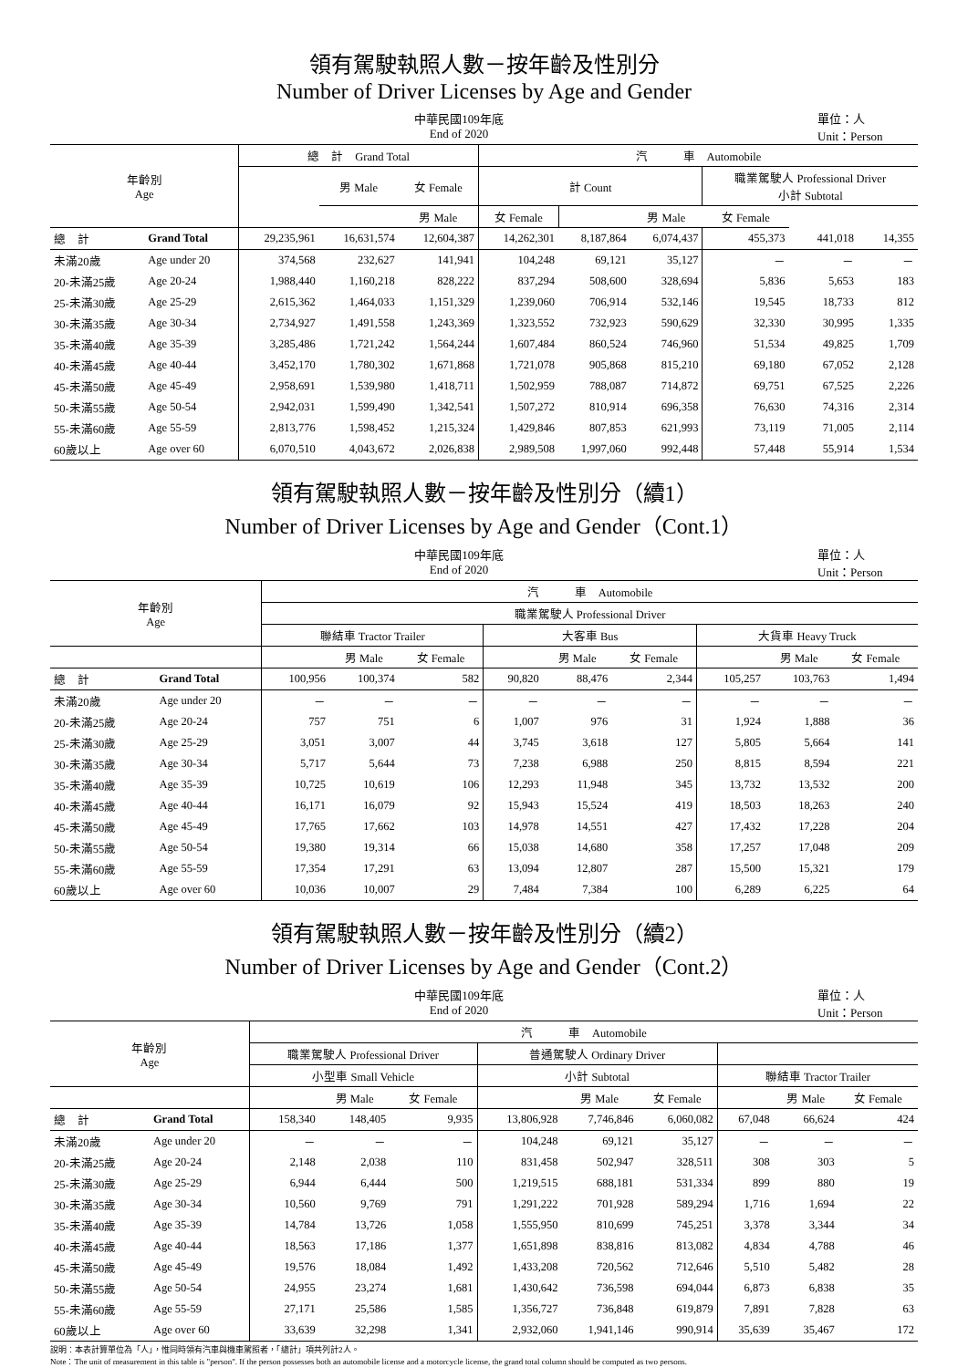領有駕駛執照人數－按年齡及性別分
Number of Driver Licenses by Age and Gender
中華民國109年底
End of 2020
單位：人
Unit：Person
| 年齡別 Age | | 總 計 Grand Total | | | 汽 車 Automobile | | | | | |
| --- | --- | --- | --- | --- | --- | --- | --- | --- | --- | --- |
| | | | 男 Male | 女 Female | 計 Count | | | 職業駕駛人 Professional Driver 小計 Subtotal | | |
| | | | | 男 Male | 女 Female | | 男 Male | 女 Female | | |
| 總 計 | Grand Total | 29,235,961 | 16,631,574 | 12,604,387 | 14,262,301 | 8,187,864 | 6,074,437 | 455,373 | 441,018 | 14,355 |
| 未滿20歲 | Age under 20 | 374,568 | 232,627 | 141,941 | 104,248 | 69,121 | 35,127 | － | － | － |
| 20-未滿25歲 | Age 20-24 | 1,988,440 | 1,160,218 | 828,222 | 837,294 | 508,600 | 328,694 | 5,836 | 5,653 | 183 |
| 25-未滿30歲 | Age 25-29 | 2,615,362 | 1,464,033 | 1,151,329 | 1,239,060 | 706,914 | 532,146 | 19,545 | 18,733 | 812 |
| 30-未滿35歲 | Age 30-34 | 2,734,927 | 1,491,558 | 1,243,369 | 1,323,552 | 732,923 | 590,629 | 32,330 | 30,995 | 1,335 |
| 35-未滿40歲 | Age 35-39 | 3,285,486 | 1,721,242 | 1,564,244 | 1,607,484 | 860,524 | 746,960 | 51,534 | 49,825 | 1,709 |
| 40-未滿45歲 | Age 40-44 | 3,452,170 | 1,780,302 | 1,671,868 | 1,721,078 | 905,868 | 815,210 | 69,180 | 67,052 | 2,128 |
| 45-未滿50歲 | Age 45-49 | 2,958,691 | 1,539,980 | 1,418,711 | 1,502,959 | 788,087 | 714,872 | 69,751 | 67,525 | 2,226 |
| 50-未滿55歲 | Age 50-54 | 2,942,031 | 1,599,490 | 1,342,541 | 1,507,272 | 810,914 | 696,358 | 76,630 | 74,316 | 2,314 |
| 55-未滿60歲 | Age 55-59 | 2,813,776 | 1,598,452 | 1,215,324 | 1,429,846 | 807,853 | 621,993 | 73,119 | 71,005 | 2,114 |
| 60歲以上 | Age over 60 | 6,070,510 | 4,043,672 | 2,026,838 | 2,989,508 | 1,997,060 | 992,448 | 57,448 | 55,914 | 1,534 |
領有駕駛執照人數－按年齡及性別分（續1）
Number of Driver Licenses by Age and Gender（Cont.1）
中華民國109年底
End of 2020
單位：人
Unit：Person
| 年齡別 Age | | 汽 車 Automobile | | | | | | | | |
| --- | --- | --- | --- | --- | --- | --- | --- | --- | --- | --- |
| | | 職業駕駛人 Professional Driver | | | | | | | | |
| | | 聯結車 Tractor Trailer | | | 大客車 Bus | | | 大貨車 Heavy Truck | | |
| | | | 男 Male | 女 Female | | 男 Male | 女 Female | | 男 Male | 女 Female |
| 總 計 | Grand Total | 100,956 | 100,374 | 582 | 90,820 | 88,476 | 2,344 | 105,257 | 103,763 | 1,494 |
| 未滿20歲 | Age under 20 | － | － | － | － | － | － | － | － | － |
| 20-未滿25歲 | Age 20-24 | 757 | 751 | 6 | 1,007 | 976 | 31 | 1,924 | 1,888 | 36 |
| 25-未滿30歲 | Age 25-29 | 3,051 | 3,007 | 44 | 3,745 | 3,618 | 127 | 5,805 | 5,664 | 141 |
| 30-未滿35歲 | Age 30-34 | 5,717 | 5,644 | 73 | 7,238 | 6,988 | 250 | 8,815 | 8,594 | 221 |
| 35-未滿40歲 | Age 35-39 | 10,725 | 10,619 | 106 | 12,293 | 11,948 | 345 | 13,732 | 13,532 | 200 |
| 40-未滿45歲 | Age 40-44 | 16,171 | 16,079 | 92 | 15,943 | 15,524 | 419 | 18,503 | 18,263 | 240 |
| 45-未滿50歲 | Age 45-49 | 17,765 | 17,662 | 103 | 14,978 | 14,551 | 427 | 17,432 | 17,228 | 204 |
| 50-未滿55歲 | Age 50-54 | 19,380 | 19,314 | 66 | 15,038 | 14,680 | 358 | 17,257 | 17,048 | 209 |
| 55-未滿60歲 | Age 55-59 | 17,354 | 17,291 | 63 | 13,094 | 12,807 | 287 | 15,500 | 15,321 | 179 |
| 60歲以上 | Age over 60 | 10,036 | 10,007 | 29 | 7,484 | 7,384 | 100 | 6,289 | 6,225 | 64 |
領有駕駛執照人數－按年齡及性別分（續2）
Number of Driver Licenses by Age and Gender（Cont.2）
中華民國109年底
End of 2020
單位：人
Unit：Person
| 年齡別 Age | | 汽 車 Automobile | | | | | | | | |
| --- | --- | --- | --- | --- | --- | --- | --- | --- | --- | --- |
| | | 職業駕駛人 Professional Driver | | | 普通駕駛人 Ordinary Driver | | | | | |
| | | 小型車 Small Vehicle | | | 小計 Subtotal | | | 聯結車 Tractor Trailer | | |
| | | | 男 Male | 女 Female | | 男 Male | 女 Female | | 男 Male | 女 Female |
| 總 計 | Grand Total | 158,340 | 148,405 | 9,935 | 13,806,928 | 7,746,846 | 6,060,082 | 67,048 | 66,624 | 424 |
| 未滿20歲 | Age under 20 | － | － | － | 104,248 | 69,121 | 35,127 | － | － | － |
| 20-未滿25歲 | Age 20-24 | 2,148 | 2,038 | 110 | 831,458 | 502,947 | 328,511 | 308 | 303 | 5 |
| 25-未滿30歲 | Age 25-29 | 6,944 | 6,444 | 500 | 1,219,515 | 688,181 | 531,334 | 899 | 880 | 19 |
| 30-未滿35歲 | Age 30-34 | 10,560 | 9,769 | 791 | 1,291,222 | 701,928 | 589,294 | 1,716 | 1,694 | 22 |
| 35-未滿40歲 | Age 35-39 | 14,784 | 13,726 | 1,058 | 1,555,950 | 810,699 | 745,251 | 3,378 | 3,344 | 34 |
| 40-未滿45歲 | Age 40-44 | 18,563 | 17,186 | 1,377 | 1,651,898 | 838,816 | 813,082 | 4,834 | 4,788 | 46 |
| 45-未滿50歲 | Age 45-49 | 19,576 | 18,084 | 1,492 | 1,433,208 | 720,562 | 712,646 | 5,510 | 5,482 | 28 |
| 50-未滿55歲 | Age 50-54 | 24,955 | 23,274 | 1,681 | 1,430,642 | 736,598 | 694,044 | 6,873 | 6,838 | 35 |
| 55-未滿60歲 | Age 55-59 | 27,171 | 25,586 | 1,585 | 1,356,727 | 736,848 | 619,879 | 7,891 | 7,828 | 63 |
| 60歲以上 | Age over 60 | 33,639 | 32,298 | 1,341 | 2,932,060 | 1,941,146 | 990,914 | 35,639 | 35,467 | 172 |
說明：本表計算單位為「人」，惟同時領有汽車與機車駕照者，「總計」項共列計2人。
Note：The unit of measurement in this table is "person". If the person possesses both an automobile license and a motorcycle license, the grand total column should be computed as two persons.